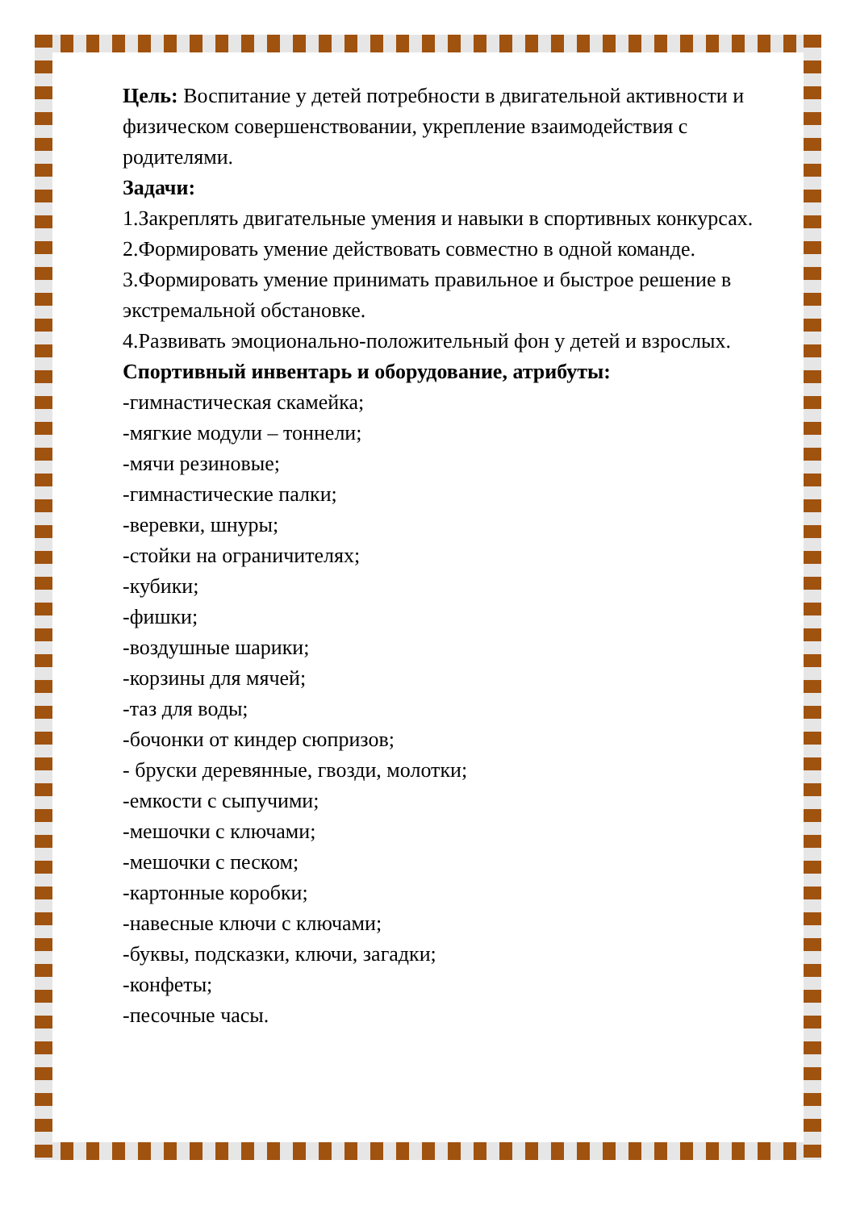Цель: Воспитание у детей потребности в двигательной активности и физическом совершенствовании, укрепление взаимодействия с родителями.
Задачи:
1.Закреплять двигательные умения и навыки в спортивных конкурсах.
2.Формировать умение действовать совместно в одной команде.
3.Формировать умение принимать правильное и быстрое решение в экстремальной обстановке.
4.Развивать эмоционально-положительный фон у детей и взрослых.
Спортивный инвентарь и оборудование, атрибуты:
-гимнастическая скамейка;
-мягкие модули – тоннели;
-мячи резиновые;
-гимнастические палки;
-веревки, шнуры;
-стойки на ограничителях;
-кубики;
-фишки;
-воздушные шарики;
-корзины для мячей;
-таз для воды;
-бочонки от киндер сюпризов;
- бруски деревянные, гвозди, молотки;
-емкости с сыпучими;
-мешочки с ключами;
-мешочки с песком;
-картонные коробки;
-навесные ключи с ключами;
-буквы, подсказки, ключи, загадки;
-конфеты;
-песочные часы.